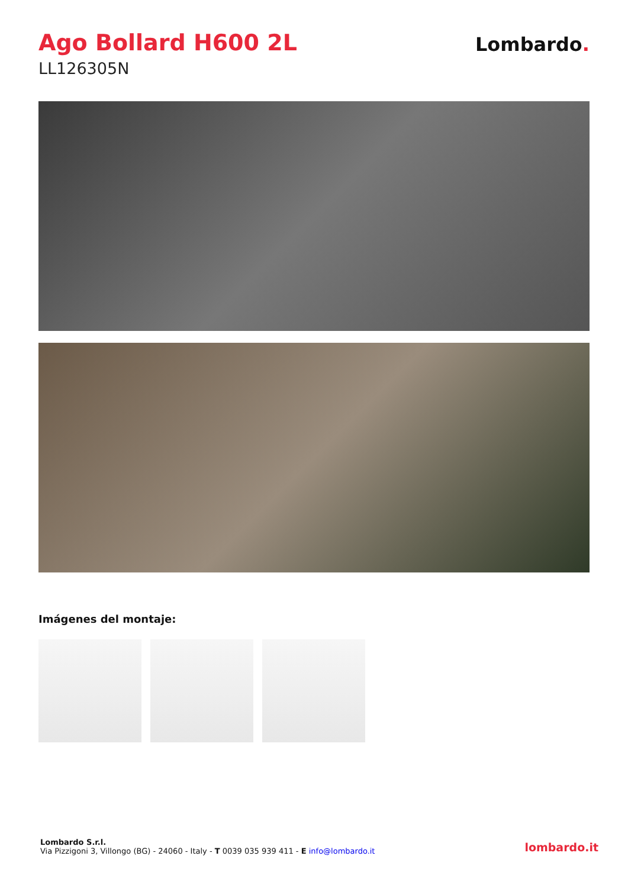Ago Bollard H600 2L
LL126305N
Lombardo.
Imágenes del montaje:
Lombardo S.r.l.
Via Pizzigoni 3, Villongo (BG) - 24060 - Italy - T 0039 035 939 411 - E info@lombardo.it
lombardo.it